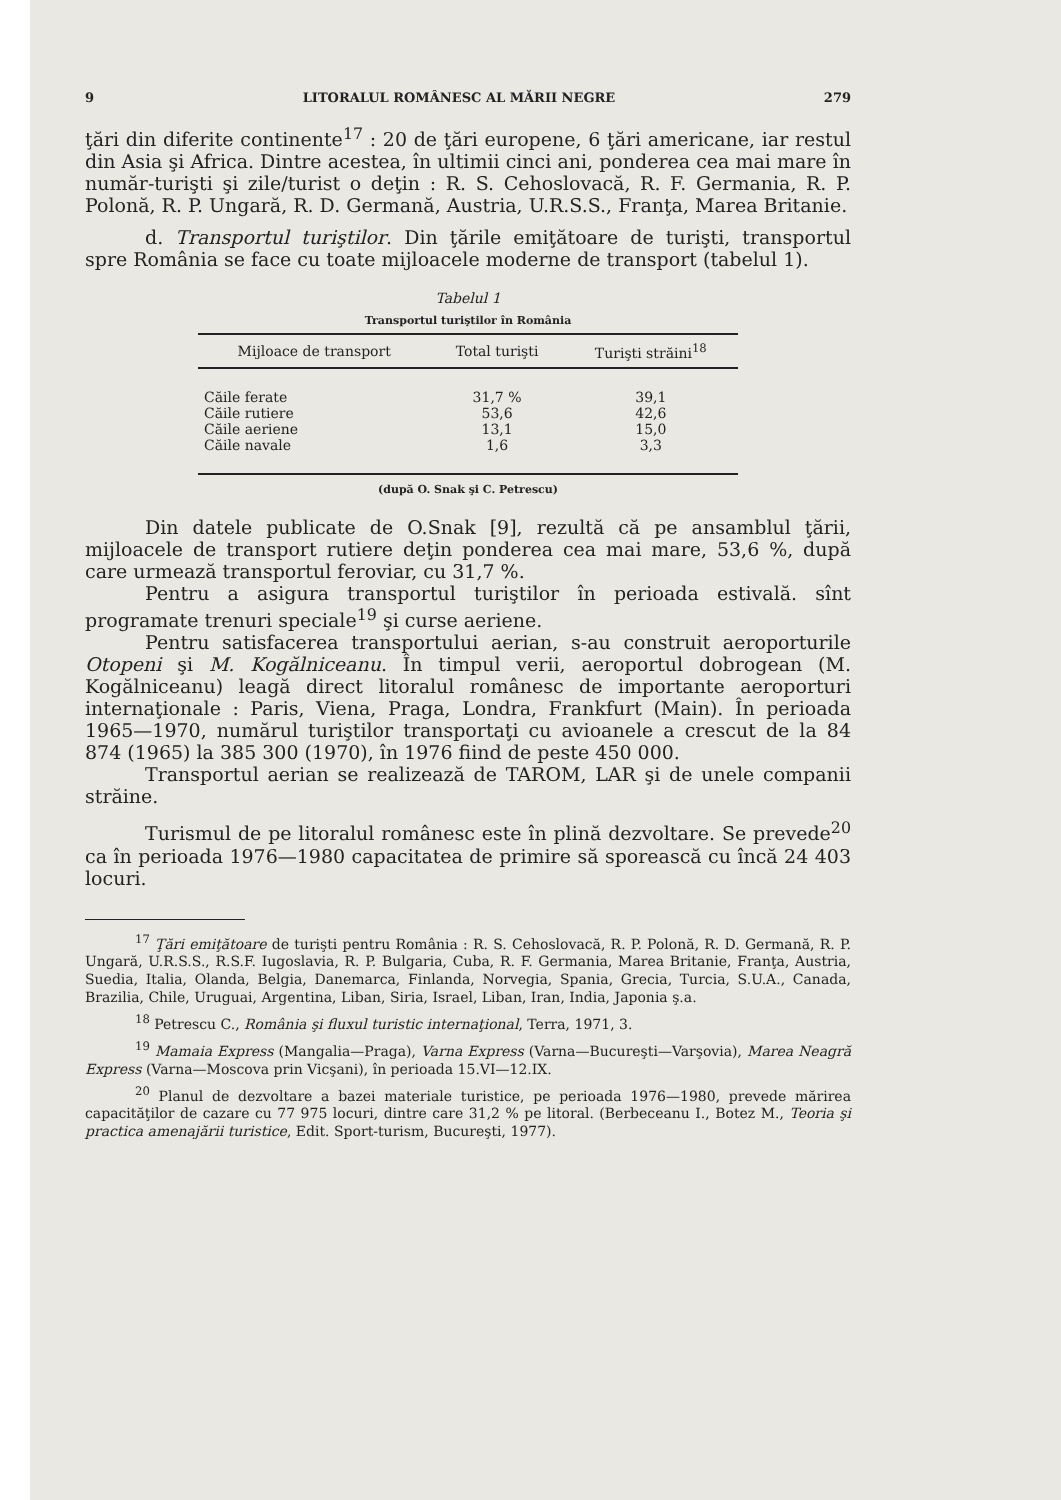9 LITORALUL ROMÂNESC AL MĂRII NEGRE 279
ţări din diferite continente<sup>17</sup> : 20 de ţări europene, 6 ţări americane, iar restul din Asia şi Africa. Dintre acestea, în ultimii cinci ani, ponderea cea mai mare în număr-turişti şi zile/turist o deţin : R. S. Cehoslovacă, R. F. Germania, R. P. Polonă, R. P. Ungară, R. D. Germană, Austria, U.R.S.S., Franţa, Marea Britanie.
d. Transportul turiştilor. Din ţările emiţătoare de turişti, transportul spre România se face cu toate mijloacele moderne de transport (tabelul 1).
Tabelul 1
Transportul turiştilor în România
| Mijloace de transport | Total turişti | Turişti străini<sup>18</sup> |
| --- | --- | --- |
| Căile ferate | 31,7 % | 39,1 |
| Căile rutiere | 53,6 | 42,6 |
| Căile aeriene | 13,1 | 15,0 |
| Căile navale | 1,6 | 3,3 |
(după O. Snak şi C. Petrescu)
Din datele publicate de O.Snak [9], rezultă că pe ansamblul ţării, mijloacele de transport rutiere deţin ponderea cea mai mare, 53,6 %, după care urmează transportul feroviar, cu 31,7 %.
Pentru a asigura transportul turiştilor în perioada estivală. sînt programate trenuri speciale<sup>19</sup> şi curse aeriene.
Pentru satisfacerea transportului aerian, s-au construit aeroporturile Otopeni şi M. Kogălniceanu. În timpul verii, aeroportul dobrogean (M. Kogălniceanu) leagă direct litoralul românesc de importante aeroporturi internaţionale : Paris, Viena, Praga, Londra, Frankfurt (Main). În perioada 1965—1970, numărul turiştilor transportaţi cu avioanele a crescut de la 84 874 (1965) la 385 300 (1970), în 1976 fiind de peste 450 000.
Transportul aerian se realizează de TAROM, LAR şi de unele companii străine.
Turismul de pe litoralul românesc este în plină dezvoltare. Se prevede<sup>20</sup> ca în perioada 1976—1980 capacitatea de primire să sporească cu încă 24 403 locuri.
<sup>17</sup> Ţări emiţătoare de turişti pentru România : R. S. Cehoslovacă, R. P. Polonă, R. D. Germană, R. P. Ungară, U.R.S.S., R.S.F. Iugoslavia, R. P. Bulgaria, Cuba, R. F. Germania, Marea Britanie, Franţa, Austria, Suedia, Italia, Olanda, Belgia, Danemarca, Finlanda, Norvegia, Spania, Grecia, Turcia, S.U.A., Canada, Brazilia, Chile, Uruguai, Argentina, Liban, Siria, Israel, Liban, Iran, India, Japonia ş.a.
<sup>18</sup> Petrescu C., România şi fluxul turistic internaţional, Terra, 1971, 3.
<sup>19</sup> Mamaia Express (Mangalia—Praga), Varna Express (Varna—Bucureşti—Varşovia), Marea Neagră Express (Varna—Moscova prin Vicşani), în perioada 15.VI—12.IX.
<sup>20</sup> Planul de dezvoltare a bazei materiale turistice, pe perioada 1976—1980, prevede mărirea capacităţilor de cazare cu 77 975 locuri, dintre care 31,2 % pe litoral. (Berbeceanu I., Botez M., Teoria şi practica amenajării turistice, Edit. Sport-turism, Bucureşti, 1977).